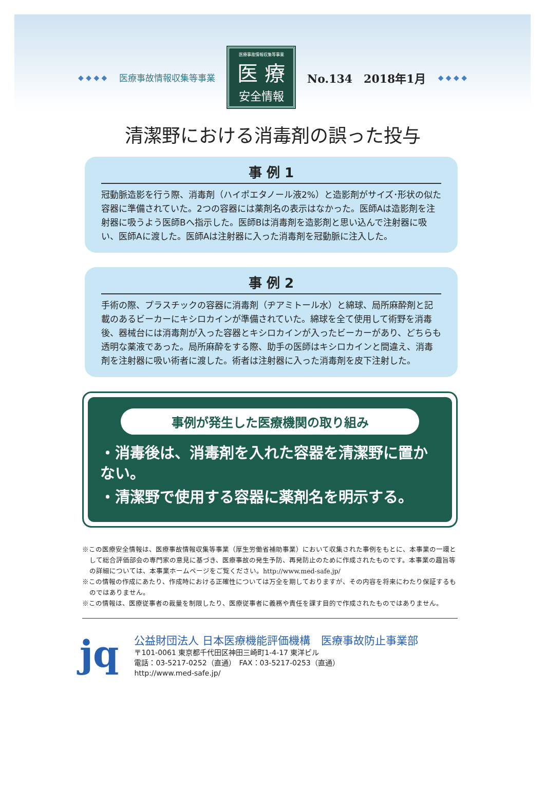◆ ◆ ◆ ◆ 医療事故情報収集等事業
医療事故情報収集等事業
医 療
安全情報
No.134　2018年1月 ◆ ◆ ◆ ◆
清潔野における消毒剤の誤った投与
事 例 1
冠動脈造影を行う際、消毒剤（ハイポエタノール液2%）と造影剤がサイズ･形状の似た容器に準備されていた。2つの容器には薬剤名の表示はなかった。医師Aは造影剤を注射器に吸うよう医師Bへ指示した。医師Bは消毒剤を造影剤と思い込んで注射器に吸い、医師Aに渡した。医師Aは注射器に入った消毒剤を冠動脈に注入した。
事 例 2
手術の際、プラスチックの容器に消毒剤（ヂアミトール水）と綿球、局所麻酔剤と記載のあるビーカーにキシロカインが準備されていた。綿球を全て使用して術野を消毒後、器械台には消毒剤が入った容器とキシロカインが入ったビーカーがあり、どちらも透明な薬液であった。局所麻酔をする際、助手の医師はキシロカインと間違え、消毒剤を注射器に吸い術者に渡した。術者は注射器に入った消毒剤を皮下注射した。
事例が発生した医療機関の取り組み
・消毒後は、消毒剤を入れた容器を清潔野に置かない。
・清潔野で使用する容器に薬剤名を明示する。
※この医療安全情報は、医療事故情報収集等事業（厚生労働省補助事業）において収集された事例をもとに、本事業の一環として総合評価部会の専門家の意見に基づき、医療事故の発生予防、再発防止のために作成されたものです。本事業の趣旨等の詳細については、本事業ホームページをご覧ください。http://www.med-safe.jp/
※この情報の作成にあたり、作成時における正確性については万全を期しておりますが、その内容を将来にわたり保証するものではありません。
※この情報は、医療従事者の裁量を制限したり、医療従事者に義務や責任を課す目的で作成されたものではありません。
jq
公益財団法人 日本医療機能評価機構　医療事故防止事業部
〒101-0061 東京都千代田区神田三崎町1-4-17 東洋ビル
電話：03-5217-0252（直通）　FAX：03-5217-0253（直通）
http://www.med-safe.jp/